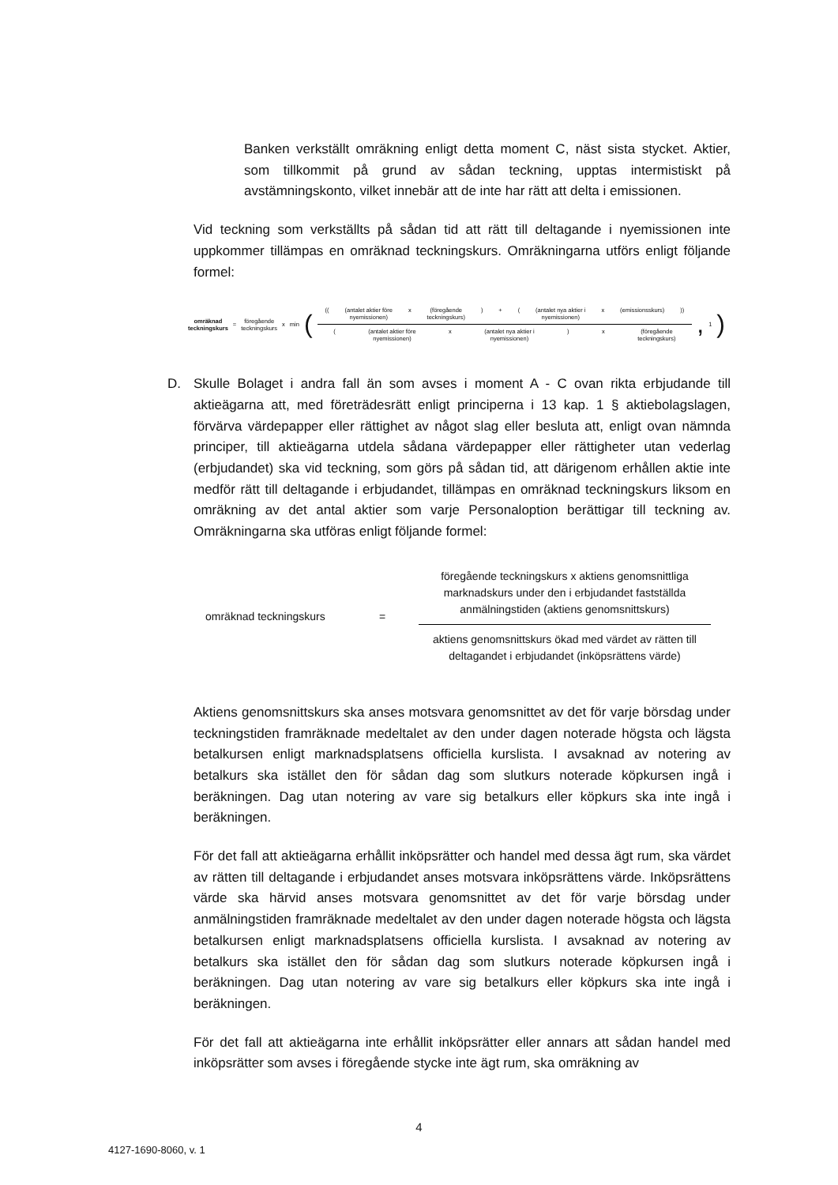Banken verkställt omräkning enligt detta moment C, näst sista stycket. Aktier, som tillkommit på grund av sådan teckning, upptas intermistiskt på avstämningskonto, vilket innebär att de inte har rätt att delta i emissionen.
Vid teckning som verkställts på sådan tid att rätt till deltagande i nyemissionen inte uppkommer tillämpas en omräknad teckningskurs. Omräkningarna utförs enligt följande formel:
omräknad
teckningskurs = föregående
teckningskurs x min (
(((antalet aktier före
nyemissionen) x (föregående
teckningskurs)) + ((antalet nya aktier i
nyemissionen) x (emissionsskurs)))
((antalet aktier före
nyemissionen) x (antalet nya aktier i
nyemissionen)) x (föregående
teckningskurs)
, 1)
D. Skulle Bolaget i andra fall än som avses i moment A - C ovan rikta erbjudande till aktieägarna att, med företrädesrätt enligt principerna i 13 kap. 1 § aktiebolagslagen, förvärva värdepapper eller rättighet av något slag eller besluta att, enligt ovan nämnda principer, till aktieägarna utdela sådana värdepapper eller rättigheter utan vederlag (erbjudandet) ska vid teckning, som görs på sådan tid, att därigenom erhållen aktie inte medför rätt till deltagande i erbjudandet, tillämpas en omräknad teckningskurs liksom en omräkning av det antal aktier som varje Personaloption berättigar till teckning av. Omräkningarna ska utföras enligt följande formel:
omräknad teckningskurs =
föregående teckningskurs x aktiens genomsnittliga marknadskurs under den i erbjudandet fastställda anmälningstiden (aktiens genomsnittskurs)
aktiens genomsnittskurs ökad med värdet av rätten till deltagandet i erbjudandet (inköpsrättens värde)
Aktiens genomsnittskurs ska anses motsvara genomsnittet av det för varje börsdag under teckningstiden framräknade medeltalet av den under dagen noterade högsta och lägsta betalkursen enligt marknadsplatsens officiella kurslista. I avsaknad av notering av betalkurs ska istället den för sådan dag som slutkurs noterade köpkursen ingå i beräkningen. Dag utan notering av vare sig betalkurs eller köpkurs ska inte ingå i beräkningen.
För det fall att aktieägarna erhållit inköpsrätter och handel med dessa ägt rum, ska värdet av rätten till deltagande i erbjudandet anses motsvara inköpsrättens värde. Inköpsrättens värde ska härvid anses motsvara genomsnittet av det för varje börsdag under anmälningstiden framräknade medeltalet av den under dagen noterade högsta och lägsta betalkursen enligt marknadsplatsens officiella kurslista. I avsaknad av notering av betalkurs ska istället den för sådan dag som slutkurs noterade köpkursen ingå i beräkningen. Dag utan notering av vare sig betalkurs eller köpkurs ska inte ingå i beräkningen.
För det fall att aktieägarna inte erhållit inköpsrätter eller annars att sådan handel med inköpsrätter som avses i föregående stycke inte ägt rum, ska omräkning av
4
4127-1690-8060, v. 1